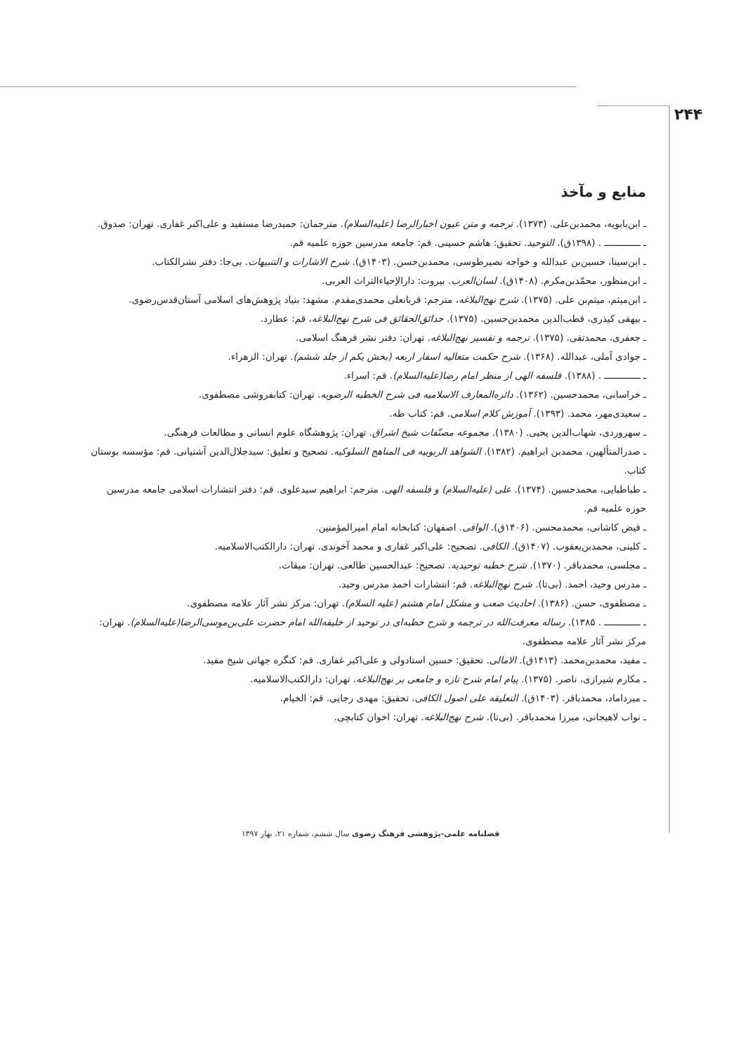۲۴۴
منابع و مآخذ
ـ ابن‌بابویه، محمدبن‌علی. (۱۳۷۳). ترجمه و متن عیون اخبارالرضا (علیه‌السلام). مترجمان: حمیدرضا مستفید و علی‌اکبر غفاری. تهران: صدوق.
ـ ـــــــــــــ . (۱۳۹۸ق). التوحید. تحقیق: هاشم حسینی. قم: جامعه مدرسین حوزه علمیه قم.
ـ ابن‌سینا، حسین‌بن عبدالله و خواجه نصیرطوسی، محمدبن‌حسن. (۱۴۰۳ق). شرح الاشارات و التنبیهات. بی‌جا: دفتر نشرالکتاب.
ـ ابن‌منظور، محمّدبن‌مکرم. (۱۴۰۸ق). لسان‌العرب. بیروت: دارالإحیاءالتراث العربی.
ـ ابن‌میثم، میثم‌بن علی. (۱۳۷۵). شرح نهج‌البلاغه، مترجم: قربانعلی محمدی‌مقدم. مشهد: بنیاد پژوهش‌های اسلامی آستان‌قدس‌رضوی.
ـ بیهقی کیذری، قطب‌الدین محمدبن‌حسین. (۱۳۷۵). حدائق‌الحقائق فی شرح نهج‌البلاغه، قم: عطارد.
ـ جعفری، محمدتقی. (۱۳۷۵). ترجمه و تفسیر نهج‌البلاغه. تهران: دفتر نشر فرهنگ اسلامی.
ـ جوادی آملی، عبدالله. (۱۳۶۸). شرح حکمت متعالیه اسفار اربعه (بخش یکم از جلد ششم). تهران: الزهراء.
ـ ـــــــــــــ . (۱۳۸۸). فلسفه الهی از منظر امام رضا(علیه‌السلام). قم: اسراء.
ـ خراسانی، محمدحسین. (۱۳۶۲). دائره‌المعارف الاسلامیه فی شرح الخطبه الرضویه. تهران: کتابفروشی مصطفوی.
ـ سعیدی‌مهر، محمد. (۱۳۹۳). آموزش کلام اسلامی. قم: کتاب طه.
ـ سهروردی، شهاب‌الدین یحیی. (۱۳۸۰). مجموعه مصنّفات شیخ اشراق. تهران: پژوهشگاه علوم انسانی و مطالعات فرهنگی.
ـ صدرالمتألهین، محمدبن ابراهیم. (۱۳۸۲). الشواهد الربوبیه فی المناهج السلوکیه. تصحیح و تعلیق: سیدجلال‌الدین آشتیانی. قم: مؤسسه بوستان کتاب.
ـ طباطبایی، محمدحسین. (۱۳۷۴). علی (علیه‌السلام) و فلسفه الهی. مترجم: ابراهیم سیدعلوی. قم: دفتر انتشارات اسلامی جامعه مدرسین حوزه علمیه قم.
ـ فیض کاشانی، محمدمحسن. (۱۴۰۶ق). الوافی. اصفهان: کتابخانه امام امیرالمؤمنین.
ـ کلینی، محمدبن‌یعقوب. (۱۴۰۷ق). الکافی. تصحیح: علی‌اکبر غفاری و محمد آخوندی. تهران: دارالکتب‌الاسلامیه.
ـ مجلسی، محمدباقر. (۱۳۷۰). شرح خطبه توحیدیه. تصحیح: عبدالحسین طالعی. تهران: میقات.
ـ مدرس وحید، احمد. (بی‌تا). شرح نهج‌البلاغه. قم: انتشارات احمد مدرس وحید.
ـ مصطفوی، حسن. (۱۳۸۶). احادیث صعب و مشکل امام هشتم (علیه السلام). تهران: مرکز نشر آثار علامه مصطفوی.
ـ ـــــــــــــ . ۱۳۸۵). رساله معرفت‌الله در ترجمه و شرح خطبه‌ای در توحید از خلیفه‌الله امام حضرت علی‌بن‌موسی‌الرضا(علیه‌السلام). تهران: مرکز نشر آثار علامه مصطفوی.
ـ مفید، محمدبن‌محمد. (۱۴۱۳ق). الامالی. تحقیق: حسین استادولی و علی‌اکبر غفاری. قم: کنگره جهانی شیخ مفید.
ـ مکارم شیرازی، ناصر. (۱۳۷۵). پیام امام شرح تازه و جامعی بر نهج‌البلاغه. تهران: دارالکتب‌الاسلامیه.
ـ میرداماد، محمدباقر. (۱۴۰۳ق). التعلیقه علی اصول الکافی. تحقیق: مهدی رجایی. قم: الخیام.
ـ نواب لاهیجانی، میرزا محمدباقر. (بی‌تا). شرح نهج‌البلاغه. تهران: اخوان کتابچی.
فصلنامه علمی-پژوهشی فرهنگ رضوی سال ششم، شماره ۲۱، بهار ۱۳۹۷